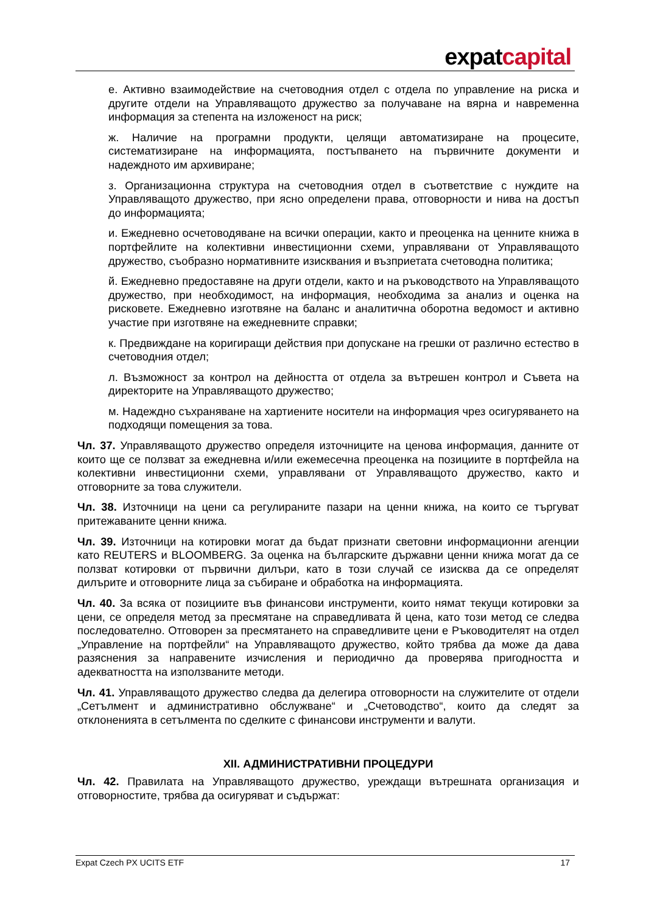expatcapital
е. Активно взаимодействие на счетоводния отдел с отдела по управление на риска и другите отдели на Управляващото дружество за получаване на вярна и навременна информация за степента на изложеност на риск;
ж. Наличие на програмни продукти, целящи автоматизиране на процесите, систематизиране на информацията, постъпването на първичните документи и надеждното им архивиране;
з. Организационна структура на счетоводния отдел в съответствие с нуждите на Управляващото дружество, при ясно определени права, отговорности и нива на достъп до информацията;
и. Ежедневно осчетоводяване на всички операции, както и преоценка на ценните книжа в портфейлите на колективни инвестиционни схеми, управлявани от Управляващото дружество, съобразно нормативните изисквания и възприетата счетоводна политика;
й. Ежедневно предоставяне на други отдели, както и на ръководството на Управляващото дружество, при необходимост, на информация, необходима за анализ и оценка на рисковете. Ежедневно изготвяне на баланс и аналитична оборотна ведомост и активно участие при изготвяне на ежедневните справки;
к. Предвиждане на коригиращи действия при допускане на грешки от различно естество в счетоводния отдел;
л. Възможност за контрол на дейността от отдела за вътрешен контрол и Съвета на директорите на Управляващото дружество;
м. Надеждно съхраняване на хартиените носители на информация чрез осигуряването на подходящи помещения за това.
Чл. 37. Управляващото дружество определя източниците на ценова информация, данните от които ще се ползват за ежедневна и/или ежемесечна преоценка на позициите в портфейла на колективни инвестиционни схеми, управлявани от Управляващото дружество, както и отговорните за това служители.
Чл. 38. Източници на цени са регулираните пазари на ценни книжа, на които се търгуват притежаваните ценни книжа.
Чл. 39. Източници на котировки могат да бъдат признати световни информационни агенции като REUTERS и BLOOMBERG. За оценка на българските държавни ценни книжа могат да се ползват котировки от първични дилъри, като в този случай се изисква да се определят дилърите и отговорните лица за събиране и обработка на информацията.
Чл. 40. За всяка от позициите във финансови инструменти, които нямат текущи котировки за цени, се определя метод за пресмятане на справедливата й цена, като този метод се следва последователно. Отговорен за пресмятането на справедливите цени е Ръководителят на отдел „Управление на портфейли“ на Управляващото дружество, който трябва да може да дава разяснения за направените изчисления и периодично да проверява пригодността и адекватността на използваните методи.
Чл. 41. Управляващото дружество следва да делегира отговорности на служителите от отдели „Сетълмент и административно обслужване“ и „Счетоводство“, които да следят за отклоненията в сетълмента по сделките с финансови инструменти и валути.
XII. АДМИНИСТРАТИВНИ ПРОЦЕДУРИ
Чл. 42. Правилата на Управляващото дружество, уреждащи вътрешната организация и отговорностите, трябва да осигуряват и съдържат:
Expat Czech PX UCITS ETF 17